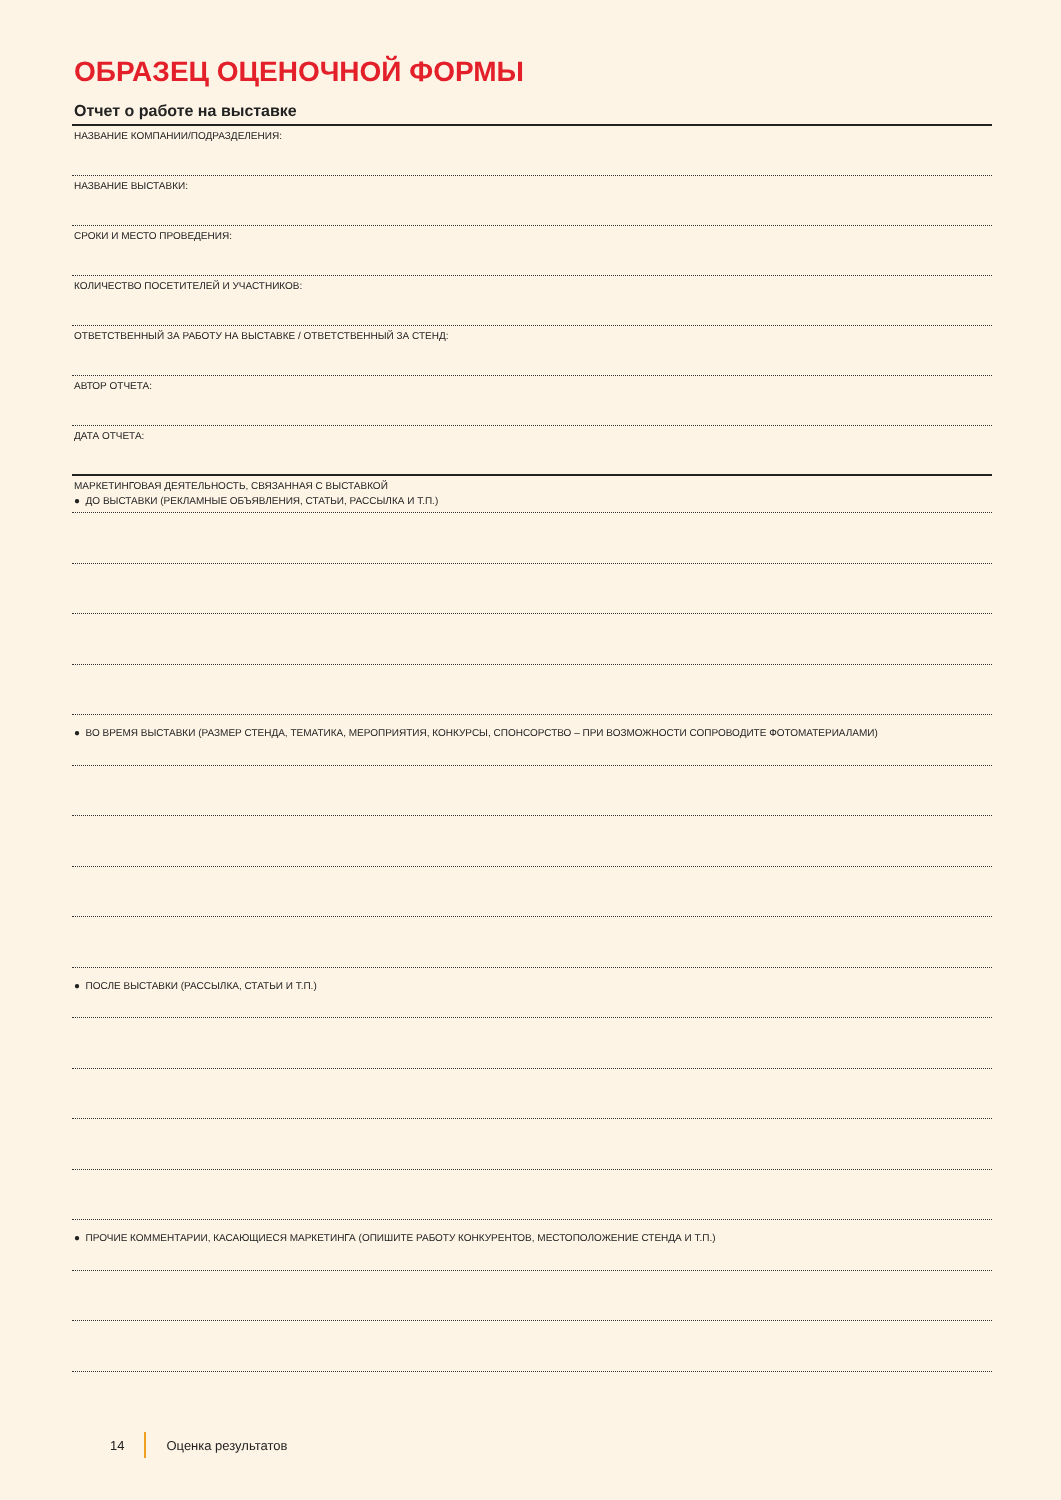ОБРАЗЕЦ ОЦЕНОЧНОЙ ФОРМЫ
Отчет о работе на выставке
НАЗВАНИЕ КОМПАНИИ/ПОДРАЗДЕЛЕНИЯ:
НАЗВАНИЕ ВЫСТАВКИ:
СРОКИ И МЕСТО ПРОВЕДЕНИЯ:
КОЛИЧЕСТВО ПОСЕТИТЕЛЕЙ И УЧАСТНИКОВ:
ОТВЕТСТВЕННЫЙ ЗА РАБОТУ НА ВЫСТАВКЕ / ОТВЕТСТВЕННЫЙ ЗА СТЕНД:
АВТОР ОТЧЕТА:
ДАТА ОТЧЕТА:
МАРКЕТИНГОВАЯ ДЕЯТЕЛЬНОСТЬ, СВЯЗАННАЯ С ВЫСТАВКОЙ
● ДО ВЫСТАВКИ (РЕКЛАМНЫЕ ОБЪЯВЛЕНИЯ, СТАТЬИ, РАССЫЛКА И Т.П.)
● ВО ВРЕМЯ ВЫСТАВКИ (РАЗМЕР СТЕНДА, ТЕМАТИКА, МЕРОПРИЯТИЯ, КОНКУРСЫ, СПОНСОРСТВО – ПРИ ВОЗМОЖНОСТИ СОПРОВОДИТЕ ФОТОМАТЕРИАЛАМИ)
● ПОСЛЕ ВЫСТАВКИ (РАССЫЛКА, СТАТЬИ И Т.П.)
● ПРОЧИЕ КОММЕНТАРИИ, КАСАЮЩИЕСЯ МАРКЕТИНГА (ОПИШИТЕ РАБОТУ КОНКУРЕНТОВ, МЕСТОПОЛОЖЕНИЕ СТЕНДА И Т.П.)
14 Оценка результатов